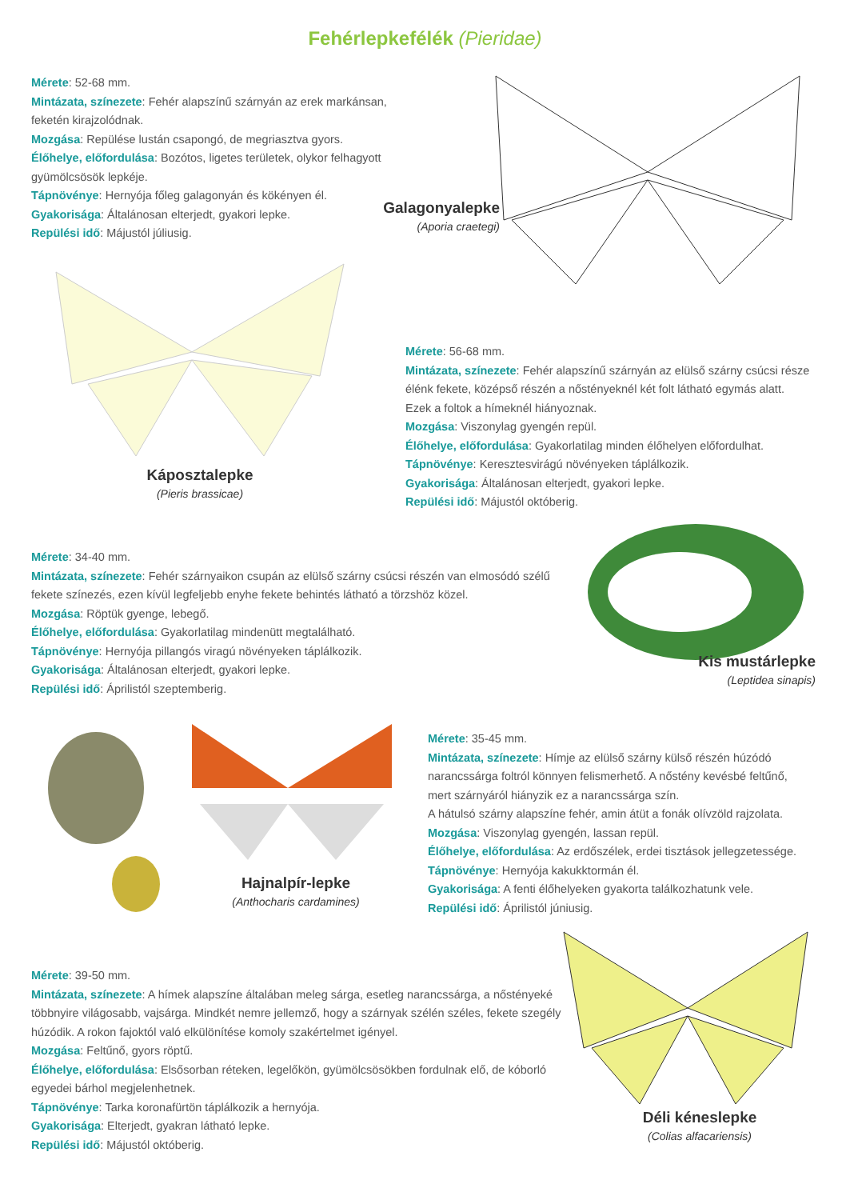Fehérlepkefélék (Pieridae)
Mérete: 52-68 mm.
Mintázata, színezete: Fehér alapszínű szárnyán az erek markánsan, feketén kirajzolódnak.
Mozgása: Repülése lustán csapongó, de megriasztva gyors.
Élőhelye, előfordulása: Bozótos, ligetes területek, olykor felhagyott gyümölcsösök lepkéje.
Tápnövénye: Hernyója főleg galagonyán és kökényen él.
Gyakorisága: Általánosan elterjedt, gyakori lepke.
Repülési idő: Májustól júliusig.
Galagonyalepke
(Aporia craetegi)
Káposztalepke
(Pieris brassicae)
Mérete: 56-68 mm.
Mintázata, színezete: Fehér alapszínű szárnyán az elülső szárny csúcsi része élénk fekete, középső részén a nőstényeknél két folt látható egymás alatt. Ezek a foltok a hímeknél hiányoznak.
Mozgása: Viszonylag gyengén repül.
Élőhelye, előfordulása: Gyakorlatilag minden élőhelyen előfordulhat.
Tápnövénye: Keresztesvirágú növényeken táplálkozik.
Gyakorisága: Általánosan elterjedt, gyakori lepke.
Repülési idő: Májustól októberig.
Mérete: 34-40 mm.
Mintázata, színezete: Fehér szárnyaikon csupán az elülső szárny csúcsi részén van elmosódó szélű fekete színezés, ezen kívül legfeljebb enyhe fekete behintés látható a törzshöz közel.
Mozgása: Röptük gyenge, lebegő.
Élőhelye, előfordulása: Gyakorlatilag mindenütt megtalálható.
Tápnövénye: Hernyója pillangós viragú növényeken táplálkozik.
Gyakorisága: Általánosan elterjedt, gyakori lepke.
Repülési idő: Áprilistól szeptemberig.
Kis mustárlepke
(Leptidea sinapis)
Hajnalpír-lepke
(Anthocharis cardamines)
Mérete: 35-45 mm.
Mintázata, színezete: Hímje az elülső szárny külső részén húzódó narancssárga foltról könnyen felismerhető. A nőstény kevésbé feltűnő, mert szárnyáról hiányzik ez a narancssárga szín.
A hátulsó szárny alapszíne fehér, amin átüt a fonák olívzöld rajzolata.
Mozgása: Viszonylag gyengén, lassan repül.
Élőhelye, előfordulása: Az erdőszélek, erdei tisztások jellegzetessége.
Tápnövénye: Hernyója kakukktormán él.
Gyakorisága: A fenti élőhelyeken gyakorta találkozhatunk vele.
Repülési idő: Áprilistól júniusig.
Mérete: 39-50 mm.
Mintázata, színezete: A hímek alapszíne általában meleg sárga, esetleg narancssárga, a nőstényeké többnyire világosabb, vajsárga. Mindkét nemre jellemző, hogy a szárnyak szélén széles, fekete szegély húzódik. A rokon fajoktól való elkülönítése komoly szakértelmet igényel.
Mozgása: Feltűnő, gyors röptű.
Élőhelye, előfordulása: Elsősorban réteken, legelőkön, gyümölcsösökben fordulnak elő, de kóborló egyedei bárhol megjelenhetnek.
Tápnövénye: Tarka koronafürtön táplálkozik a hernyója.
Gyakorisága: Elterjedt, gyakran látható lepke.
Repülési idő: Májustól októberig.
Déli kéneslepke
(Colias alfacariensis)